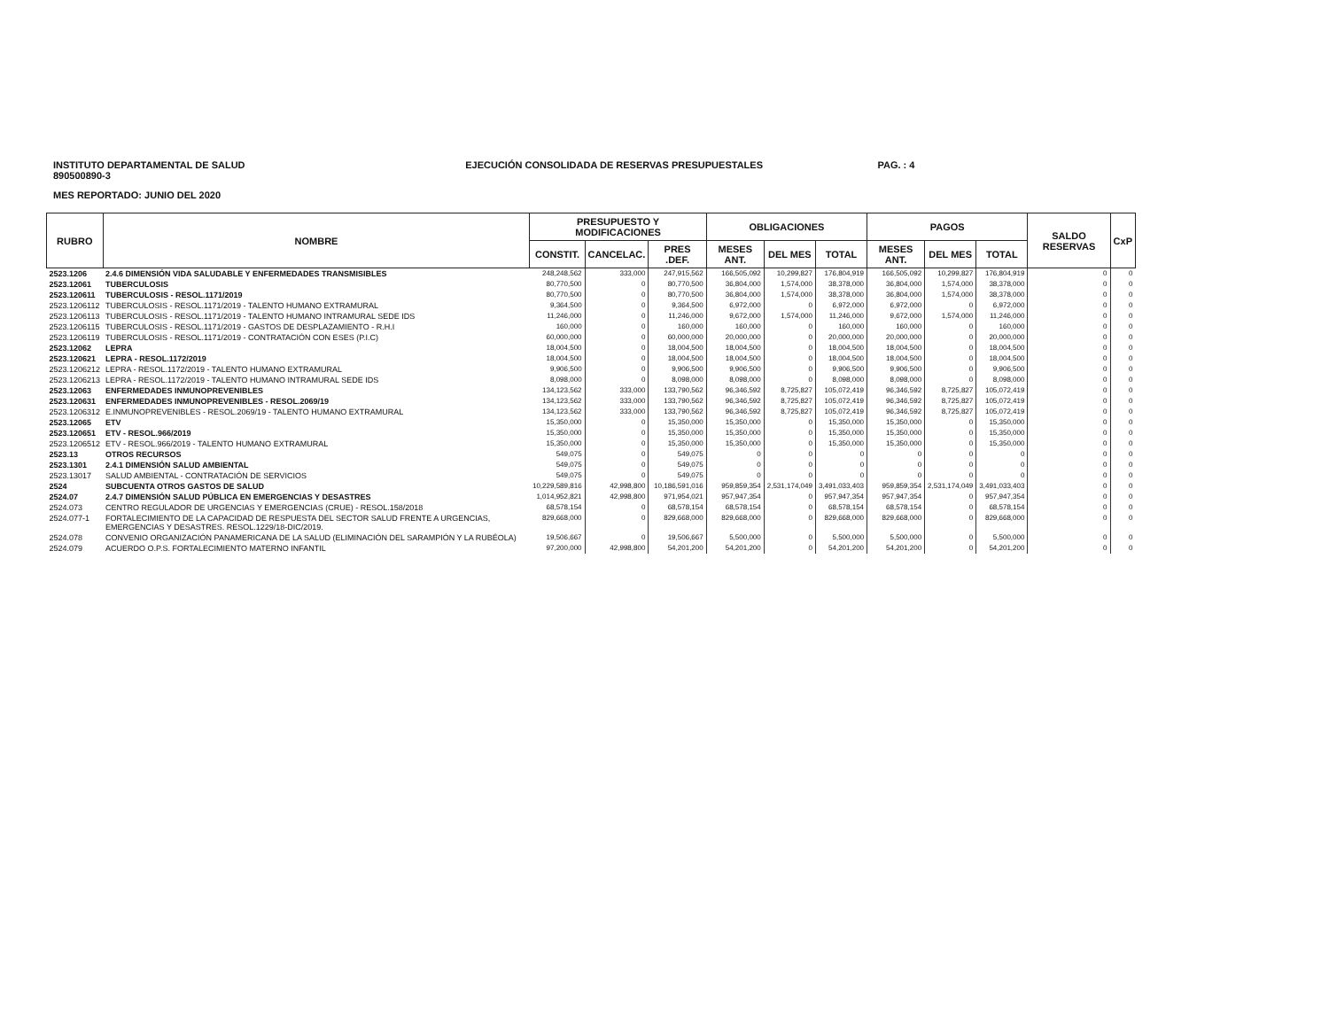INSTITUTO DEPARTAMENTAL DE SALUD
890500890-3
EJECUCIÓN CONSOLIDADA DE RESERVAS PRESUPUESTALES
PAG. : 4
MES REPORTADO: JUNIO DEL 2020
| RUBRO | NOMBRE | PRESUPUESTO Y MODIFICACIONES | | | OBLIGACIONES | | | PAGOS | | | SALDO RESERVAS | CxP |
| --- | --- | --- | --- | --- | --- | --- | --- | --- | --- | --- | --- | --- |
| | | CONSTIT. | CANCELAC. | PRES .DEF. | MESES ANT. | DEL MES | TOTAL | MESES ANT. | DEL MES | TOTAL | | |
| 2523.1206 | 2.4.6 DIMENSIÓN VIDA SALUDABLE Y ENFERMEDADES TRANSMISIBLES | 248,248,562 | 333,000 | 247,915,562 | 166,505,092 | 10,299,827 | 176,804,919 | 166,505,092 | 10,299,827 | 176,804,919 | 0 | 0 |
| 2523.12061 | TUBERCULOSIS | 80,770,500 | 0 | 80,770,500 | 36,804,000 | 1,574,000 | 38,378,000 | 36,804,000 | 1,574,000 | 38,378,000 | 0 | 0 |
| 2523.120611 | TUBERCULOSIS - RESOL.1171/2019 | 80,770,500 | 0 | 80,770,500 | 36,804,000 | 1,574,000 | 38,378,000 | 36,804,000 | 1,574,000 | 38,378,000 | 0 | 0 |
| 2523.1206112 | TUBERCULOSIS - RESOL.1171/2019 - TALENTO HUMANO EXTRAMURAL | 9,364,500 | 0 | 9,364,500 | 6,972,000 | 0 | 6,972,000 | 6,972,000 | 0 | 6,972,000 | 0 | 0 |
| 2523.1206113 | TUBERCULOSIS - RESOL.1171/2019 - TALENTO HUMANO INTRAMURAL SEDE IDS | 11,246,000 | 0 | 11,246,000 | 9,672,000 | 1,574,000 | 11,246,000 | 9,672,000 | 1,574,000 | 11,246,000 | 0 | 0 |
| 2523.1206115 | TUBERCULOSIS - RESOL.1171/2019 - GASTOS DE DESPLAZAMIENTO - R.H.I | 160,000 | 0 | 160,000 | 160,000 | 0 | 160,000 | 160,000 | 0 | 160,000 | 0 | 0 |
| 2523.1206119 | TUBERCULOSIS - RESOL.1171/2019 - CONTRATACIÓN CON ESES (P.I.C) | 60,000,000 | 0 | 60,000,000 | 20,000,000 | 0 | 20,000,000 | 20,000,000 | 0 | 20,000,000 | 0 | 0 |
| 2523.12062 | LEPRA | 18,004,500 | 0 | 18,004,500 | 18,004,500 | 0 | 18,004,500 | 18,004,500 | 0 | 18,004,500 | 0 | 0 |
| 2523.120621 | LEPRA - RESOL.1172/2019 | 18,004,500 | 0 | 18,004,500 | 18,004,500 | 0 | 18,004,500 | 18,004,500 | 0 | 18,004,500 | 0 | 0 |
| 2523.1206212 | LEPRA - RESOL.1172/2019 - TALENTO HUMANO EXTRAMURAL | 9,906,500 | 0 | 9,906,500 | 9,906,500 | 0 | 9,906,500 | 9,906,500 | 0 | 9,906,500 | 0 | 0 |
| 2523.1206213 | LEPRA - RESOL.1172/2019 - TALENTO HUMANO INTRAMURAL SEDE IDS | 8,098,000 | 0 | 8,098,000 | 8,098,000 | 0 | 8,098,000 | 8,098,000 | 0 | 8,098,000 | 0 | 0 |
| 2523.12063 | ENFERMEDADES INMUNOPREVENIBLES | 134,123,562 | 333,000 | 133,790,562 | 96,346,592 | 8,725,827 | 105,072,419 | 96,346,592 | 8,725,827 | 105,072,419 | 0 | 0 |
| 2523.120631 | ENFERMEDADES INMUNOPREVENIBLES - RESOL.2069/19 | 134,123,562 | 333,000 | 133,790,562 | 96,346,592 | 8,725,827 | 105,072,419 | 96,346,592 | 8,725,827 | 105,072,419 | 0 | 0 |
| 2523.1206312 | E.INMUNOPREVENIBLES - RESOL.2069/19 - TALENTO HUMANO EXTRAMURAL | 134,123,562 | 333,000 | 133,790,562 | 96,346,592 | 8,725,827 | 105,072,419 | 96,346,592 | 8,725,827 | 105,072,419 | 0 | 0 |
| 2523.12065 | ETV | 15,350,000 | 0 | 15,350,000 | 15,350,000 | 0 | 15,350,000 | 15,350,000 | 0 | 15,350,000 | 0 | 0 |
| 2523.120651 | ETV - RESOL.966/2019 | 15,350,000 | 0 | 15,350,000 | 15,350,000 | 0 | 15,350,000 | 15,350,000 | 0 | 15,350,000 | 0 | 0 |
| 2523.1206512 | ETV - RESOL.966/2019 - TALENTO HUMANO EXTRAMURAL | 15,350,000 | 0 | 15,350,000 | 15,350,000 | 0 | 15,350,000 | 15,350,000 | 0 | 15,350,000 | 0 | 0 |
| 2523.13 | OTROS RECURSOS | 549,075 | 0 | 549,075 | 0 | 0 | 0 | 0 | 0 | 0 | 0 | 0 |
| 2523.1301 | 2.4.1 DIMENSIÓN SALUD AMBIENTAL | 549,075 | 0 | 549,075 | 0 | 0 | 0 | 0 | 0 | 0 | 0 | 0 |
| 2523.13017 | SALUD AMBIENTAL - CONTRATACIÓN DE SERVICIOS | 549,075 | 0 | 549,075 | 0 | 0 | 0 | 0 | 0 | 0 | 0 | 0 |
| 2524 | SUBCUENTA OTROS GASTOS DE SALUD | 10,229,589,816 | 42,998,800 | 10,186,591,016 | 959,859,354 | 2,531,174,049 | 3,491,033,403 | 959,859,354 | 2,531,174,049 | 3,491,033,403 | 0 | 0 |
| 2524.07 | 2.4.7 DIMENSIÓN SALUD PÚBLICA EN EMERGENCIAS Y DESASTRES | 1,014,952,821 | 42,998,800 | 971,954,021 | 957,947,354 | 0 | 957,947,354 | 957,947,354 | 0 | 957,947,354 | 0 | 0 |
| 2524.073 | CENTRO REGULADOR DE URGENCIAS Y EMERGENCIAS (CRUE) - RESOL.158/2018 | 68,578,154 | 0 | 68,578,154 | 68,578,154 | 0 | 68,578,154 | 68,578,154 | 0 | 68,578,154 | 0 | 0 |
| 2524.077-1 | FORTALECIMIENTO DE LA CAPACIDAD DE RESPUESTA DEL SECTOR SALUD FRENTE A URGENCIAS, EMERGENCIAS Y DESASTRES. RESOL.1229/18-DIC/2019. | 829,668,000 | 0 | 829,668,000 | 829,668,000 | 0 | 829,668,000 | 829,668,000 | 0 | 829,668,000 | 0 | 0 |
| 2524.078 | CONVENIO ORGANIZACIÓN PANAMERICANA DE LA SALUD (ELIMINACIÓN DEL SARAMPIÓN Y LA RUBÉOLA) | 19,506,667 | 0 | 19,506,667 | 5,500,000 | 0 | 5,500,000 | 5,500,000 | 0 | 5,500,000 | 0 | 0 |
| 2524.079 | ACUERDO O.P.S. FORTALECIMIENTO MATERNO INFANTIL | 97,200,000 | 42,998,800 | 54,201,200 | 54,201,200 | 0 | 54,201,200 | 54,201,200 | 0 | 54,201,200 | 0 | 0 |